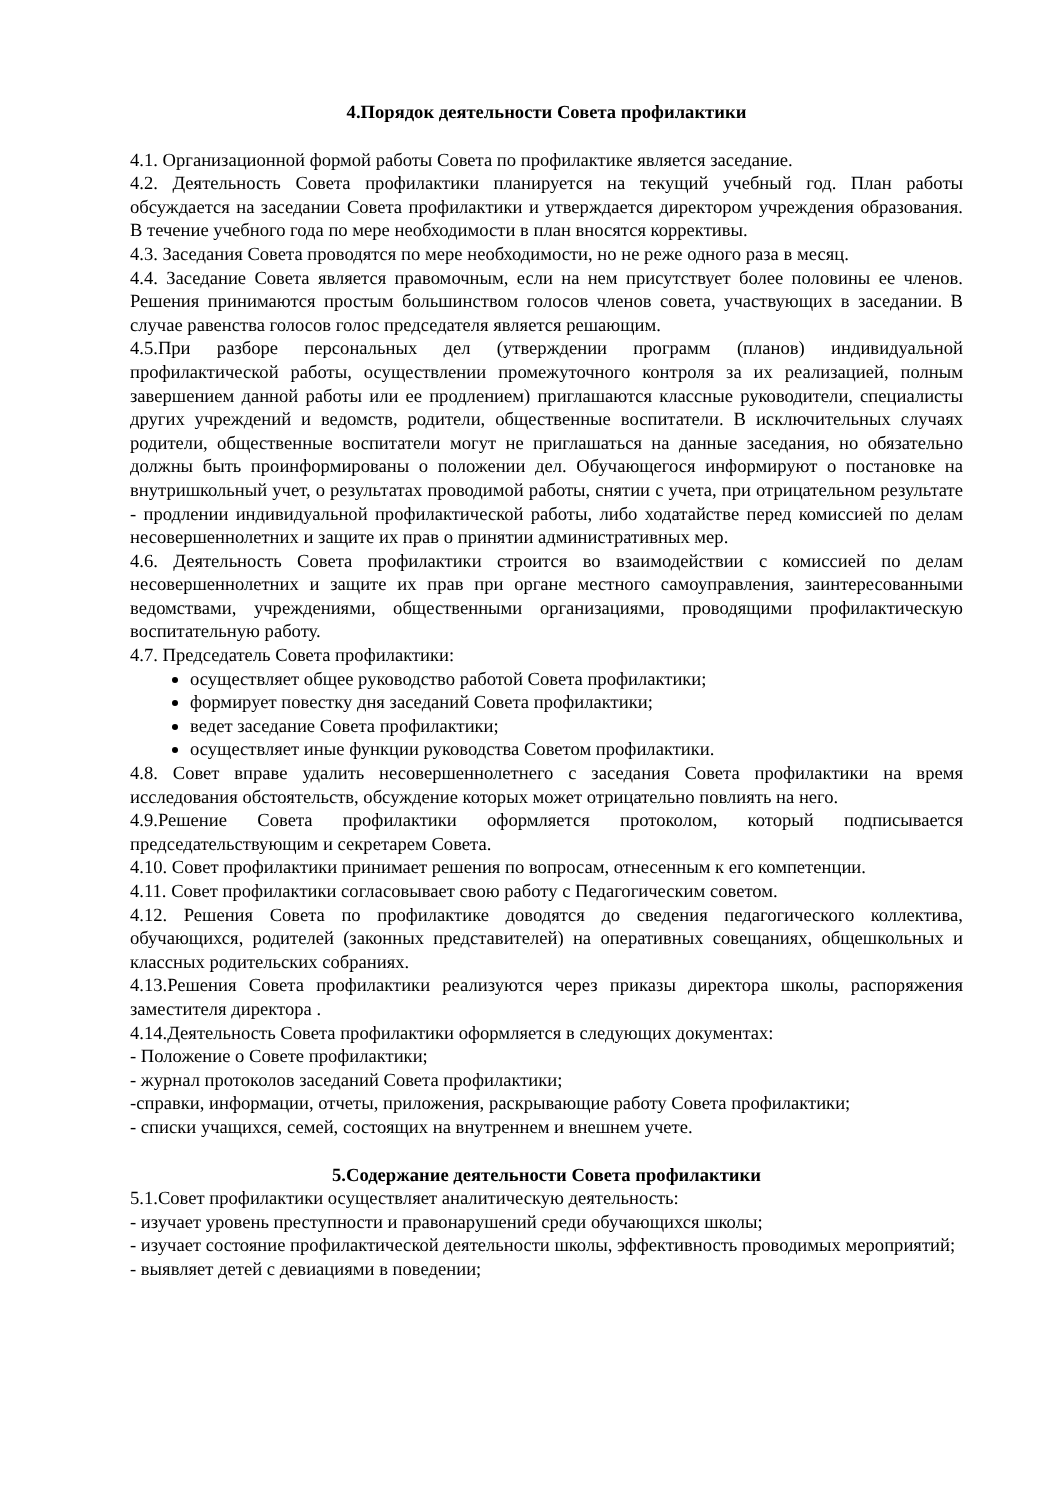4.Порядок деятельности Совета профилактики
4.1. Организационной формой работы Совета по профилактике является заседание.
4.2. Деятельность Совета профилактики планируется на текущий учебный год. План работы обсуждается на заседании Совета профилактики и утверждается директором учреждения образования. В течение учебного года по мере необходимости в план вносятся коррективы.
4.3. Заседания Совета проводятся по мере необходимости, но не реже одного раза в месяц.
4.4. Заседание Совета является правомочным, если на нем присутствует более половины ее членов. Решения принимаются простым большинством голосов членов совета, участвующих в заседании. В случае равенства голосов голос председателя является решающим.
4.5.При разборе персональных дел (утверждении программ (планов) индивидуальной профилактической работы, осуществлении промежуточного контроля за их реализацией, полным завершением данной работы или ее продлением) приглашаются классные руководители, специалисты других учреждений и ведомств, родители, общественные воспитатели. В исключительных случаях родители, общественные воспитатели могут не приглашаться на данные заседания, но обязательно должны быть проинформированы о положении дел. Обучающегося информируют о постановке на внутришкольный учет, о результатах проводимой работы, снятии с учета, при отрицательном результате - продлении индивидуальной профилактической работы, либо ходатайстве перед комиссией по делам несовершеннолетних и защите их прав о принятии административных мер.
4.6. Деятельность Совета профилактики строится во взаимодействии с комиссией по делам несовершеннолетних и защите их прав при органе местного самоуправления, заинтересованными ведомствами, учреждениями, общественными организациями, проводящими профилактическую воспитательную работу.
4.7. Председатель Совета профилактики:
осуществляет общее руководство работой Совета профилактики;
формирует повестку дня заседаний Совета профилактики;
ведет заседание Совета профилактики;
осуществляет иные функции руководства Советом профилактики.
4.8. Совет вправе удалить несовершеннолетнего с заседания Совета профилактики на время исследования обстоятельств, обсуждение которых может отрицательно повлиять на него.
4.9.Решение Совета профилактики оформляется протоколом, который подписывается председательствующим и секретарем Совета.
4.10. Совет профилактики принимает решения по вопросам, отнесенным к его компетенции.
4.11. Совет профилактики согласовывает свою работу с Педагогическим советом.
4.12. Решения Совета по профилактике доводятся до сведения педагогического коллектива, обучающихся, родителей (законных представителей) на оперативных совещаниях, общешкольных и классных родительских собраниях.
4.13.Решения Совета профилактики реализуются через приказы директора школы, распоряжения заместителя директора .
4.14.Деятельность Совета профилактики оформляется в следующих документах:
- Положение о Совете профилактики;
- журнал протоколов заседаний Совета профилактики;
-справки, информации, отчеты, приложения, раскрывающие работу Совета профилактики;
- списки учащихся, семей, состоящих на внутреннем и внешнем учете.
5.Содержание деятельности Совета профилактики
5.1.Совет профилактики осуществляет аналитическую деятельность:
- изучает уровень преступности и правонарушений среди обучающихся школы;
- изучает состояние профилактической деятельности школы, эффективность проводимых мероприятий;
- выявляет детей с девиациями в поведении;